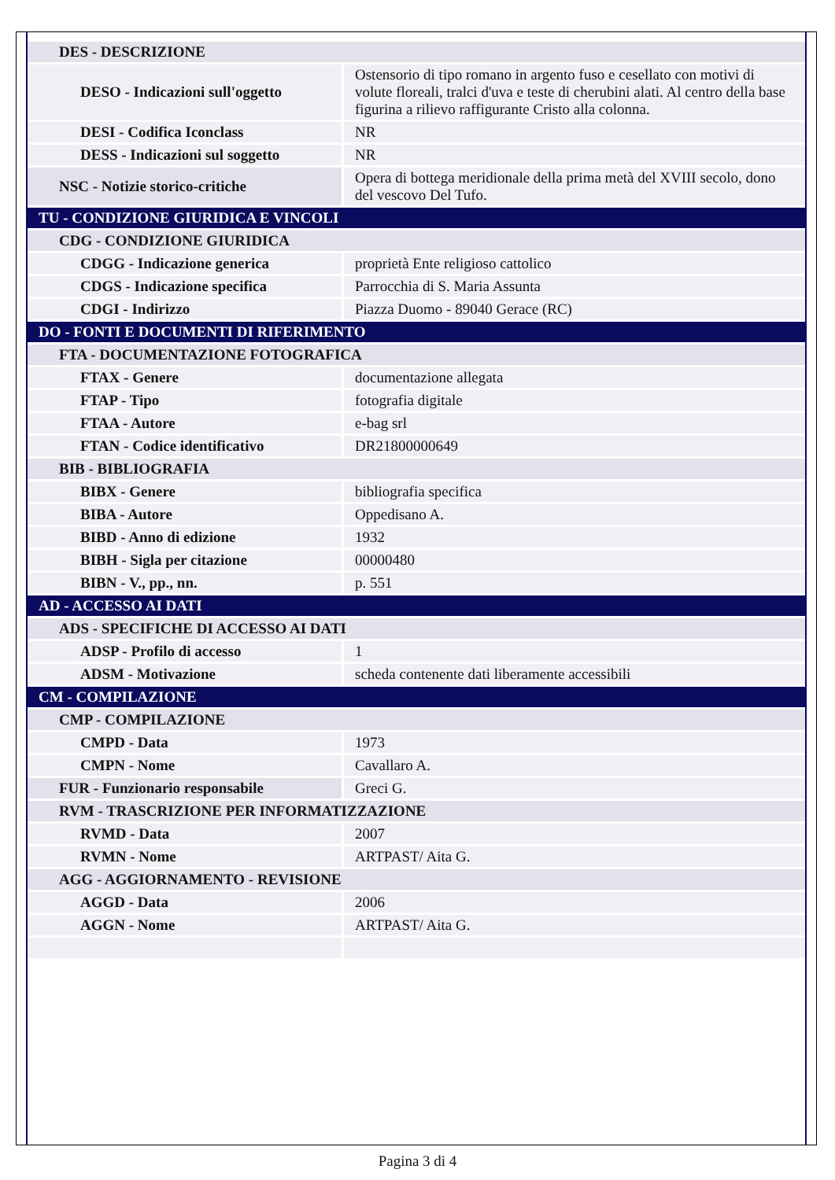| DES - DESCRIZIONE | |
| DESO - Indicazioni sull'oggetto | Ostensorio di tipo romano in argento fuso e cesellato con motivi di volute floreali, tralci d'uva e teste di cherubini alati. Al centro della base figurina a rilievo raffigurante Cristo alla colonna. |
| DESI - Codifica Iconclass | NR |
| DESS - Indicazioni sul soggetto | NR |
| NSC - Notizie storico-critiche | Opera di bottega meridionale della prima metà del XVIII secolo, dono del vescovo Del Tufo. |
| TU - CONDIZIONE GIURIDICA E VINCOLI | |
| CDG - CONDIZIONE GIURIDICA | |
| CDGG - Indicazione generica | proprietà Ente religioso cattolico |
| CDGS - Indicazione specifica | Parrocchia di S. Maria Assunta |
| CDGI - Indirizzo | Piazza Duomo - 89040 Gerace (RC) |
| DO - FONTI E DOCUMENTI DI RIFERIMENTO | |
| FTA - DOCUMENTAZIONE FOTOGRAFICA | |
| FTAX - Genere | documentazione allegata |
| FTAP - Tipo | fotografia digitale |
| FTAA - Autore | e-bag srl |
| FTAN - Codice identificativo | DR21800000649 |
| BIB - BIBLIOGRAFIA | |
| BIBX - Genere | bibliografia specifica |
| BIBA - Autore | Oppedisano A. |
| BIBD - Anno di edizione | 1932 |
| BIBH - Sigla per citazione | 00000480 |
| BIBN - V., pp., nn. | p. 551 |
| AD - ACCESSO AI DATI | |
| ADS - SPECIFICHE DI ACCESSO AI DATI | |
| ADSP - Profilo di accesso | 1 |
| ADSM - Motivazione | scheda contenente dati liberamente accessibili |
| CM - COMPILAZIONE | |
| CMP - COMPILAZIONE | |
| CMPD - Data | 1973 |
| CMPN - Nome | Cavallaro A. |
| FUR - Funzionario responsabile | Greci G. |
| RVM - TRASCRIZIONE PER INFORMATIZZAZIONE | |
| RVMD - Data | 2007 |
| RVMN - Nome | ARTPAST/ Aita G. |
| AGG - AGGIORNAMENTO - REVISIONE | |
| AGGD - Data | 2006 |
| AGGN - Nome | ARTPAST/ Aita G. |
Pagina 3 di 4